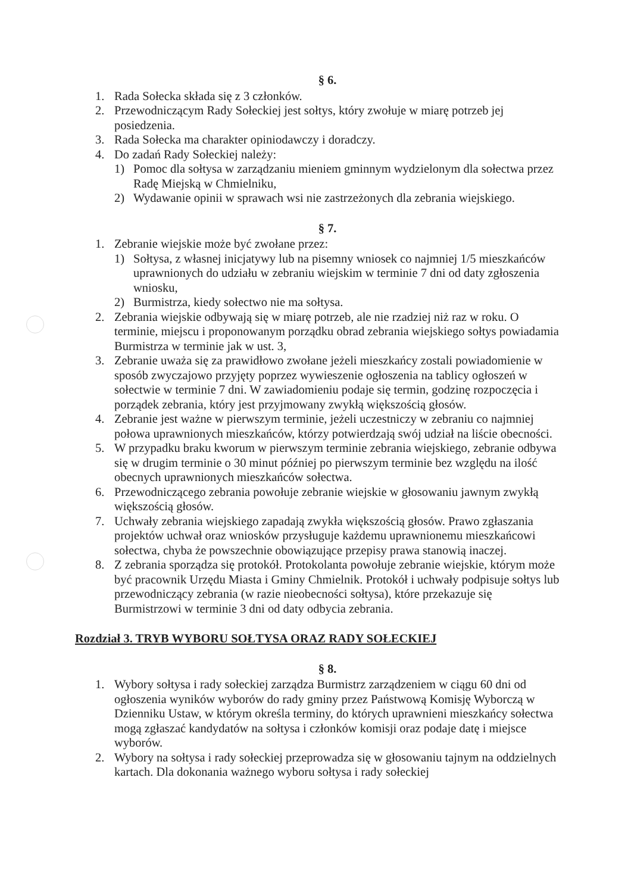§ 6.
1. Rada Sołecka składa się z 3 członków.
2. Przewodniczącym Rady Sołeckiej jest sołtys, który zwołuje w miarę potrzeb jej posiedzenia.
3. Rada Sołecka ma charakter opiniodawczy i doradczy.
4. Do zadań Rady Sołeckiej należy:
1) Pomoc dla sołtysa w zarządzaniu mieniem gminnym wydzielonym dla sołectwa przez Radę Miejską w Chmielniku,
2) Wydawanie opinii w sprawach wsi nie zastrzeżonych dla zebrania wiejskiego.
§ 7.
1. Zebranie wiejskie może być zwołane przez:
1) Sołtysa, z własnej inicjatywy lub na pisemny wniosek co najmniej 1/5 mieszkańców uprawnionych do udziału w zebraniu wiejskim w terminie 7 dni od daty zgłoszenia wniosku,
2) Burmistrza, kiedy sołectwo nie ma sołtysa.
2. Zebrania wiejskie odbywają się w miarę potrzeb, ale nie rzadziej niż raz w roku. O terminie, miejscu i proponowanym porządku obrad zebrania wiejskiego sołtys powiadamia Burmistrza w terminie jak w ust. 3,
3. Zebranie uważa się za prawidłowo zwołane jeżeli mieszkańcy zostali powiadomienie w sposób zwyczajowo przyjęty poprzez wywieszenie ogłoszenia na tablicy ogłoszeń w sołectwie w terminie 7 dni. W zawiadomieniu podaje się termin, godzinę rozpoczęcia i porządek zebrania, który jest przyjmowany zwykłą większością głosów.
4. Zebranie jest ważne w pierwszym terminie, jeżeli uczestniczy w zebraniu co najmniej połowa uprawnionych mieszkańców, którzy potwierdzają swój udział na liście obecności.
5. W przypadku braku kworum w pierwszym terminie zebrania wiejskiego, zebranie odbywa się w drugim terminie o 30 minut później po pierwszym terminie bez względu na ilość obecnych uprawnionych mieszkańców sołectwa.
6. Przewodniczącego zebrania powołuje zebranie wiejskie w głosowaniu jawnym zwykłą większością głosów.
7. Uchwały zebrania wiejskiego zapadają zwykła większością głosów. Prawo zgłaszania projektów uchwał oraz wniosków przysługuje każdemu uprawnionemu mieszkańcowi sołectwa, chyba że powszechnie obowiązujące przepisy prawa stanowią inaczej.
8. Z zebrania sporządza się protokół. Protokolanta powołuje zebranie wiejskie, którym może być pracownik Urzędu Miasta i Gminy Chmielnik. Protokół i uchwały podpisuje sołtys lub przewodniczący zebrania (w razie nieobecności sołtysa), które przekazuje się Burmistrzowi w terminie 3 dni od daty odbycia zebrania.
Rozdział 3. TRYB WYBORU SOŁTYSA ORAZ RADY SOŁECKIEJ
§ 8.
1. Wybory sołtysa i rady sołeckiej zarządza Burmistrz zarządzeniem w ciągu 60 dni od ogłoszenia wyników wyborów do rady gminy przez Państwową Komisję Wyborczą w Dzienniku Ustaw, w którym określa terminy, do których uprawnieni mieszkańcy sołectwa mogą zgłaszać kandydatów na sołtysa i członków komisji oraz podaje datę i miejsce wyborów.
2. Wybory na sołtysa i rady sołeckiej przeprowadza się w głosowaniu tajnym na oddzielnych kartach. Dla dokonania ważnego wyboru sołtysa i rady sołeckiej